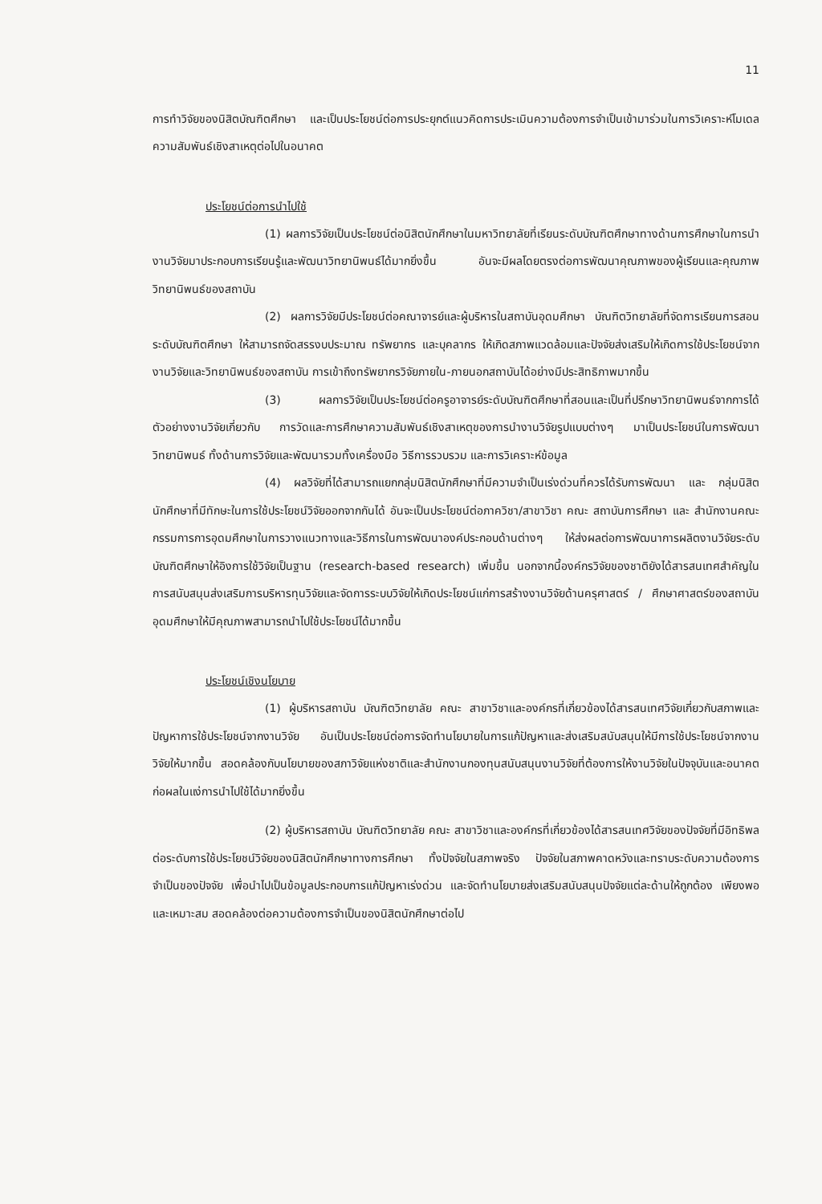11
การทำวิจัยของนิสิตบัณฑิตศึกษา และเป็นประโยชน์ต่อการประยุกต์แนวคิดการประเมินความต้องการจำเป็นเข้ามาร่วมในการวิเคราะห์โมเดลความสัมพันธ์เชิงสาเหตุต่อไปในอนาคต
ประโยชน์ต่อการนำไปใช้
(1) ผลการวิจัยเป็นประโยชน์ต่อนิสิตนักศึกษาในมหาวิทยาลัยที่เรียนระดับบัณฑิตศึกษาทางด้านการศึกษาในการนำงานวิจัยมาประกอบการเรียนรู้และพัฒนาวิทยานิพนธ์ได้มากยิ่งขึ้น อันจะมีผลโดยตรงต่อการพัฒนาคุณภาพของผู้เรียนและคุณภาพวิทยานิพนธ์ของสถาบัน
(2) ผลการวิจัยมีประโยชน์ต่อคณาจารย์และผู้บริหารในสถาบันอุดมศึกษา บัณฑิตวิทยาลัยที่จัดการเรียนการสอนระดับบัณฑิตศึกษา ให้สามารถจัดสรรงบประมาณ ทรัพยากร และบุคลากร ให้เกิดสภาพแวดล้อมและปัจจัยส่งเสริมให้เกิดการใช้ประโยชน์จากงานวิจัยและวิทยานิพนธ์ของสถาบัน การเข้าถึงทรัพยากรวิจัยภายใน-ภายนอกสถาบันได้อย่างมีประสิทธิภาพมากขึ้น
(3) ผลการวิจัยเป็นประโยชน์ต่อครูอาจารย์ระดับบัณฑิตศึกษาที่สอนและเป็นที่ปรึกษาวิทยานิพนธ์จากการได้ตัวอย่างงานวิจัยเกี่ยวกับ การวัดและการศึกษาความสัมพันธ์เชิงสาเหตุของการนำงานวิจัยรูปแบบต่างๆ มาเป็นประโยชน์ในการพัฒนาวิทยานิพนธ์ ทั้งด้านการวิจัยและพัฒนารวมทั้งเครื่องมือ วิธีการรวบรวม และการวิเคราะห์ข้อมูล
(4) ผลวิจัยที่ได้สามารถแยกกลุ่มนิสิตนักศึกษาที่มีความจำเป็นเร่งด่วนที่ควรได้รับการพัฒนา และ กลุ่มนิสิตนักศึกษาที่มีทักษะในการใช้ประโยชน์วิจัยออกจากกันได้ อันจะเป็นประโยชน์ต่อภาควิชา/สาขาวิชา คณะ สถาบันการศึกษา และ สำนักงานคณะกรรมการการอุดมศึกษาในการวางแนวทางและวิธีการในการพัฒนาองค์ประกอบด้านต่างๆ ให้ส่งผลต่อการพัฒนาการผลิตงานวิจัยระดับบัณฑิตศึกษาให้อิงการใช้วิจัยเป็นฐาน (research-based research) เพิ่มขึ้น นอกจากนี้องค์กรวิจัยของชาติยังได้สารสนเทศสำคัญในการสนับสนุนส่งเสริมการบริหารทุนวิจัยและจัดการระบบวิจัยให้เกิดประโยชน์แก่การสร้างงานวิจัยด้านครุศาสตร์ / ศึกษาศาสตร์ของสถาบันอุดมศึกษาให้มีคุณภาพสามารถนำไปใช้ประโยชน์ได้มากขึ้น
ประโยชน์เชิงนโยบาย
(1) ผู้บริหารสถาบัน บัณฑิตวิทยาลัย คณะ สาขาวิชาและองค์กรที่เกี่ยวข้องได้สารสนเทศวิจัยเกี่ยวกับสภาพและปัญหาการใช้ประโยชน์จากงานวิจัย อันเป็นประโยชน์ต่อการจัดทำนโยบายในการแก้ปัญหาและส่งเสริมสนับสนุนให้มีการใช้ประโยชน์จากงานวิจัยให้มากขึ้น สอดคล้องกับนโยบายของสภาวิจัยแห่งชาติและสำนักงานกองทุนสนับสนุนงานวิจัยที่ต้องการให้งานวิจัยในปัจจุบันและอนาคตก่อผลในแง่การนำไปใช้ได้มากยิ่งขึ้น
(2) ผู้บริหารสถาบัน บัณฑิตวิทยาลัย คณะ สาขาวิชาและองค์กรที่เกี่ยวข้องได้สารสนเทศวิจัยของปัจจัยที่มีอิทธิพลต่อระดับการใช้ประโยชน์วิจัยของนิสิตนักศึกษาทางการศึกษา ทั้งปัจจัยในสภาพจริง ปัจจัยในสภาพคาดหวังและทราบระดับความต้องการจำเป็นของปัจจัย เพื่อนำไปเป็นข้อมูลประกอบการแก้ปัญหาเร่งด่วน และจัดทำนโยบายส่งเสริมสนับสนุนปัจจัยแต่ละด้านให้ถูกต้อง เพียงพอและเหมาะสม สอดคล้องต่อความต้องการจำเป็นของนิสิตนักศึกษาต่อไป